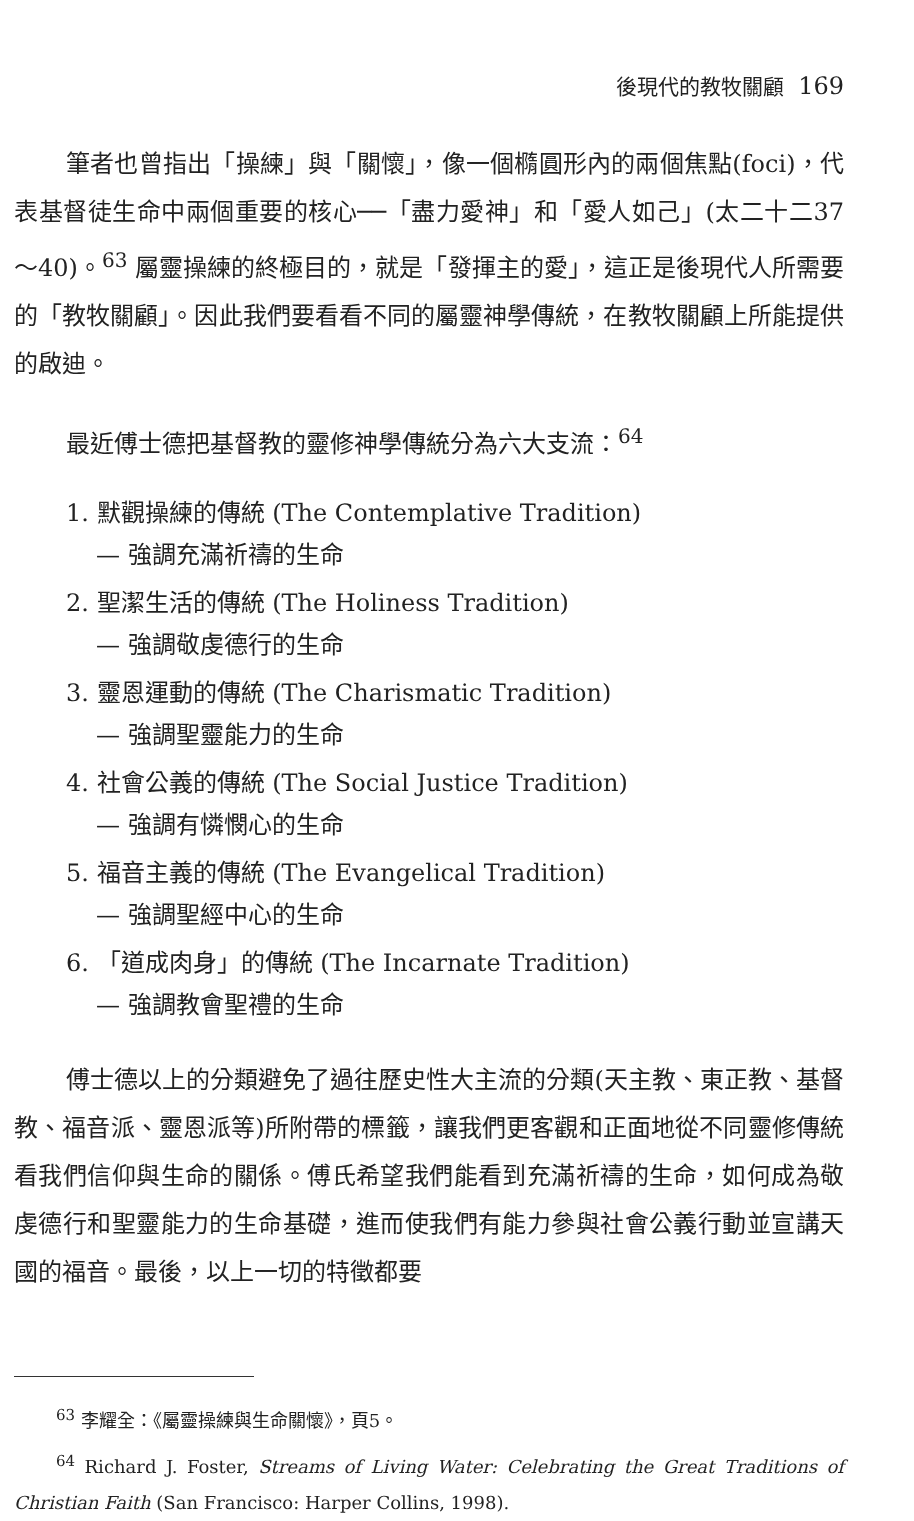後現代的教牧關顧 169
筆者也曾指出「操練」與「關懷」，像一個橢圓形內的兩個焦點(foci)，代表基督徒生命中兩個重要的核心──「盡力愛神」和「愛人如己」(太二十二37～40)。<sup>63</sup> 屬靈操練的終極目的，就是「發揮主的愛」，這正是後現代人所需要的「教牧關顧」。因此我們要看看不同的屬靈神學傳統，在教牧關顧上所能提供的啟迪。
最近傅士德把基督教的靈修神學傳統分為六大支流：<sup>64</sup>
1. 默觀操練的傳統 (The Contemplative Tradition)
— 強調充滿祈禱的生命
2. 聖潔生活的傳統 (The Holiness Tradition)
— 強調敬虔德行的生命
3. 靈恩運動的傳統 (The Charismatic Tradition)
— 強調聖靈能力的生命
4. 社會公義的傳統 (The Social Justice Tradition)
— 強調有憐憫心的生命
5. 福音主義的傳統 (The Evangelical Tradition)
— 強調聖經中心的生命
6. 「道成肉身」的傳統 (The Incarnate Tradition)
— 強調教會聖禮的生命
傅士德以上的分類避免了過往歷史性大主流的分類(天主教、東正教、基督教、福音派、靈恩派等)所附帶的標籤，讓我們更客觀和正面地從不同靈修傳統看我們信仰與生命的關係。傅氏希望我們能看到充滿祈禱的生命，如何成為敬虔德行和聖靈能力的生命基礎，進而使我們有能力參與社會公義行動並宣講天國的福音。最後，以上一切的特徵都要
<sup>63</sup> 李耀全：《屬靈操練與生命關懷》，頁5。
<sup>64</sup> Richard J. Foster, Streams of Living Water: Celebrating the Great Traditions of Christian Faith (San Francisco: Harper Collins, 1998).